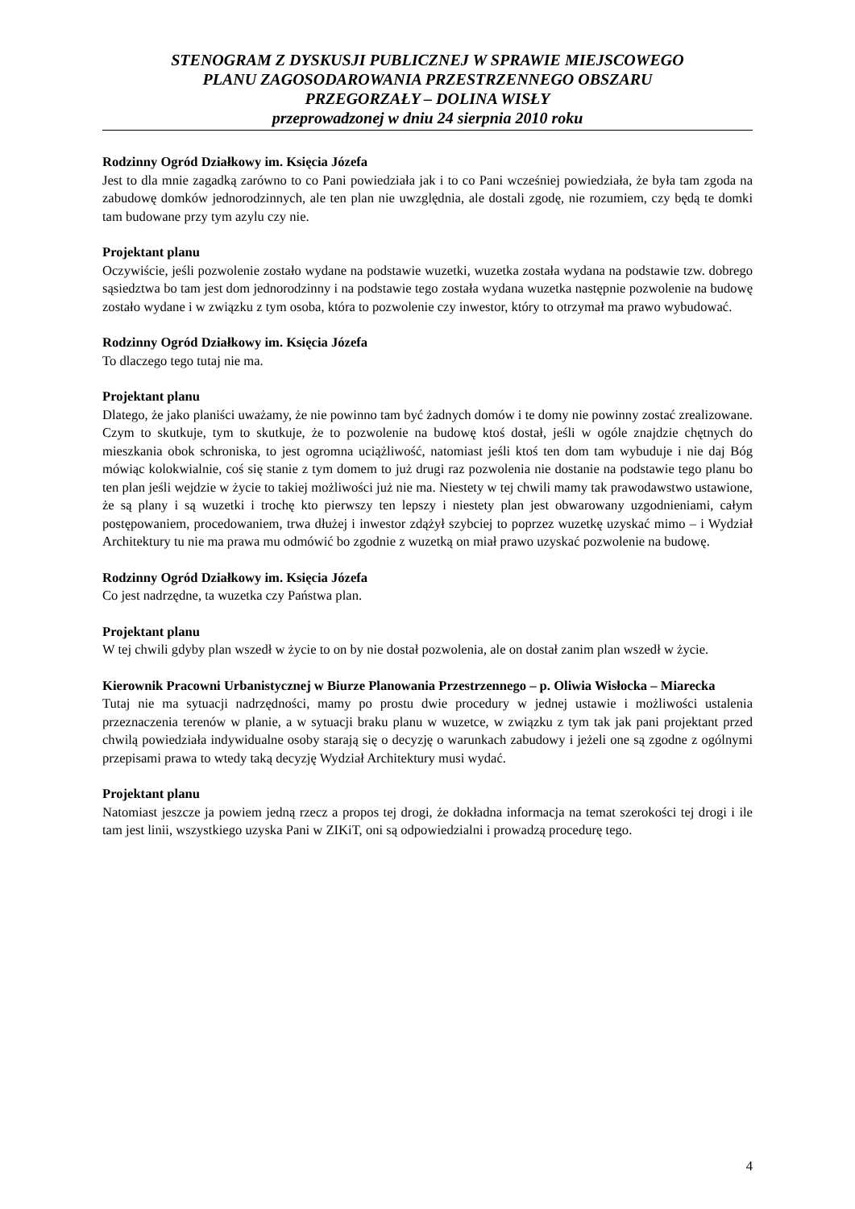STENOGRAM Z DYSKUSJI PUBLICZNEJ W SPRAWIE MIEJSCOWEGO
PLANU ZAGOSODAROWANIA PRZESTRZENNEGO OBSZARU
PRZEGORZAŁY – DOLINA WISŁY
przeprowadzonej w dniu 24 sierpnia 2010 roku
Rodzinny Ogród Działkowy im. Księcia Józefa
Jest to dla mnie zagadką zarówno to co Pani powiedziała jak i to co Pani wcześniej powiedziała, że była tam zgoda na zabudowę domków jednorodzinnych, ale ten plan nie uwzględnia, ale dostali zgodę, nie rozumiem, czy będą te domki tam budowane przy tym azylu czy nie.
Projektant planu
Oczywiście, jeśli pozwolenie zostało wydane na podstawie wuzetki, wuzetka została wydana na podstawie tzw. dobrego sąsiedztwa bo tam jest dom jednorodzinny i na podstawie tego została wydana wuzetka następnie pozwolenie na budowę zostało wydane i w związku z tym osoba, która to pozwolenie czy inwestor, który to otrzymał ma prawo wybudować.
Rodzinny Ogród Działkowy im. Księcia Józefa
To dlaczego tego tutaj nie ma.
Projektant planu
Dlatego, że jako planiści uważamy, że nie powinno tam być żadnych domów i te domy nie powinny zostać zrealizowane. Czym to skutkuje, tym to skutkuje, że to pozwolenie na budowę ktoś dostał, jeśli w ogóle znajdzie chętnych do mieszkania obok schroniska, to jest ogromna uciążliwość, natomiast jeśli ktoś ten dom tam wybuduje i nie daj Bóg mówiąc kolokwialnie, coś się stanie z tym domem to już drugi raz pozwolenia nie dostanie na podstawie tego planu bo ten plan jeśli wejdzie w życie to takiej możliwości już nie ma. Niestety w tej chwili mamy tak prawodawstwo ustawione, że są plany i są wuzetki i trochę kto pierwszy ten lepszy i niestety plan jest obwarowany uzgodnieniami, całym postępowaniem, procedowaniem, trwa dłużej i inwestor zdążył szybciej to poprzez wuzetkę uzyskać mimo – i Wydział Architektury tu nie ma prawa mu odmówić bo zgodnie z wuzetką on miał prawo uzyskać pozwolenie na budowę.
Rodzinny Ogród Działkowy im. Księcia Józefa
Co jest nadrzędne, ta wuzetka czy Państwa plan.
Projektant planu
W tej chwili gdyby plan wszedł w życie to on by nie dostał pozwolenia, ale on dostał zanim plan wszedł w życie.
Kierownik Pracowni Urbanistycznej w Biurze Planowania Przestrzennego – p. Oliwia Wisłocka – Miarecka
Tutaj nie ma sytuacji nadrzędności, mamy po prostu dwie procedury w jednej ustawie i możliwości ustalenia przeznaczenia terenów w planie, a w sytuacji braku planu w wuzetce, w związku z tym tak jak pani projektant przed chwilą powiedziała indywidualne osoby starają się o decyzję o warunkach zabudowy i jeżeli one są zgodne z ogólnymi przepisami prawa to wtedy taką decyzję Wydział Architektury musi wydać.
Projektant planu
Natomiast jeszcze ja powiem jedną rzecz a propos tej drogi, że dokładna informacja na temat szerokości tej drogi i ile tam jest linii, wszystkiego uzyska Pani w ZIKiT, oni są odpowiedzialni i prowadzą procedurę tego.
4